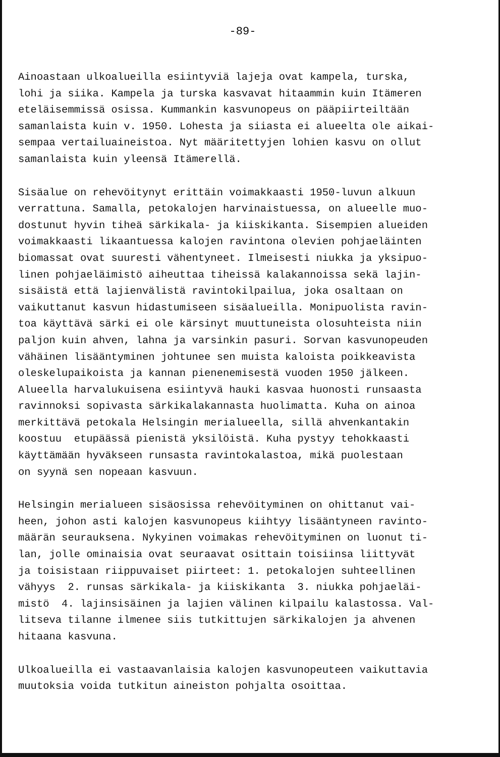-89-
Ainoastaan ulkoalueilla esiintyviä lajeja ovat kampela, turska, lohi ja siika. Kampela ja turska kasvavat hitaammin kuin Itämeren eteläisemmissä osissa. Kummankin kasvunopeus on pääpiirteiltään samanlaista kuin v. 1950. Lohesta ja siiasta ei alueelta ole aikai- sempaa vertailuaineistoa. Nyt määritettyjen lohien kasvu on ollut samanlaista kuin yleensä Itämerellä.
Sisäalue on rehevöitynyt erittäin voimakkaasti 1950-luvun alkuun verrattuna. Samalla, petokalojen harvinaistuessa, on alueelle muo- dostunut hyvin tiheä särkikala- ja kiiskikanta. Sisempien alueiden voimakkaasti likaantuessa kalojen ravintona olevien pohjaeläinten biomassat ovat suuresti vähentyneet. Ilmeisesti niukka ja yksipuo- linen pohjaeläimistö aiheuttaa tiheissä kalakannoissa sekä lajin- sisäistä että lajienvälistä ravintokilpailua, joka osaltaan on vaikuttanut kasvun hidastumiseen sisäalueilla. Monipuolista ravin- toa käyttävä särki ei ole kärsinyt muuttuneista olosuhteista niin paljon kuin ahven, lahna ja varsinkin pasuri. Sorvan kasvunopeuden vähäinen lisääntyminen johtunee sen muista kaloista poikkeavista oleskelupaikoista ja kannan pienenemisestä vuoden 1950 jälkeen. Alueella harvalukuisena esiintyvä hauki kasvaa huonosti runsaasta ravinnoksi sopivasta särkikalakannasta huolimatta. Kuha on ainoa merkittävä petokala Helsingin merialueella, sillä ahvenkantakin koostuu etupäässä pienistä yksilöistä. Kuha pystyy tehokkaasti käyttämään hyväkseen runsasta ravintokalastoa, mikä puolestaan on syynä sen nopeaan kasvuun.
Helsingin merialueen sisäosissa rehevöityminen on ohittanut vai- heen, johon asti kalojen kasvunopeus kiihtyy lisääntyneen ravinto- määrän seurauksena. Nykyinen voimakas rehevöityminen on luonut ti- lan, jolle ominaisia ovat seuraavat osittain toisiinsa liittyvät ja toisistaan riippuvaiset piirteet: 1. petokalojen suhteellinen vähyys 2. runsas särkikala- ja kiiskikanta 3. niukka pohjaeläi- mistö 4. lajinsisäinen ja lajien välinen kilpailu kalastossa. Val- litseva tilanne ilmenee siis tutkittujen särkikalojen ja ahvenen hitaana kasvuna.
Ulkoalueilla ei vastaavanlaisia kalojen kasvunopeuteen vaikuttavia muutoksia voida tutkitun aineiston pohjalta osoittaa.